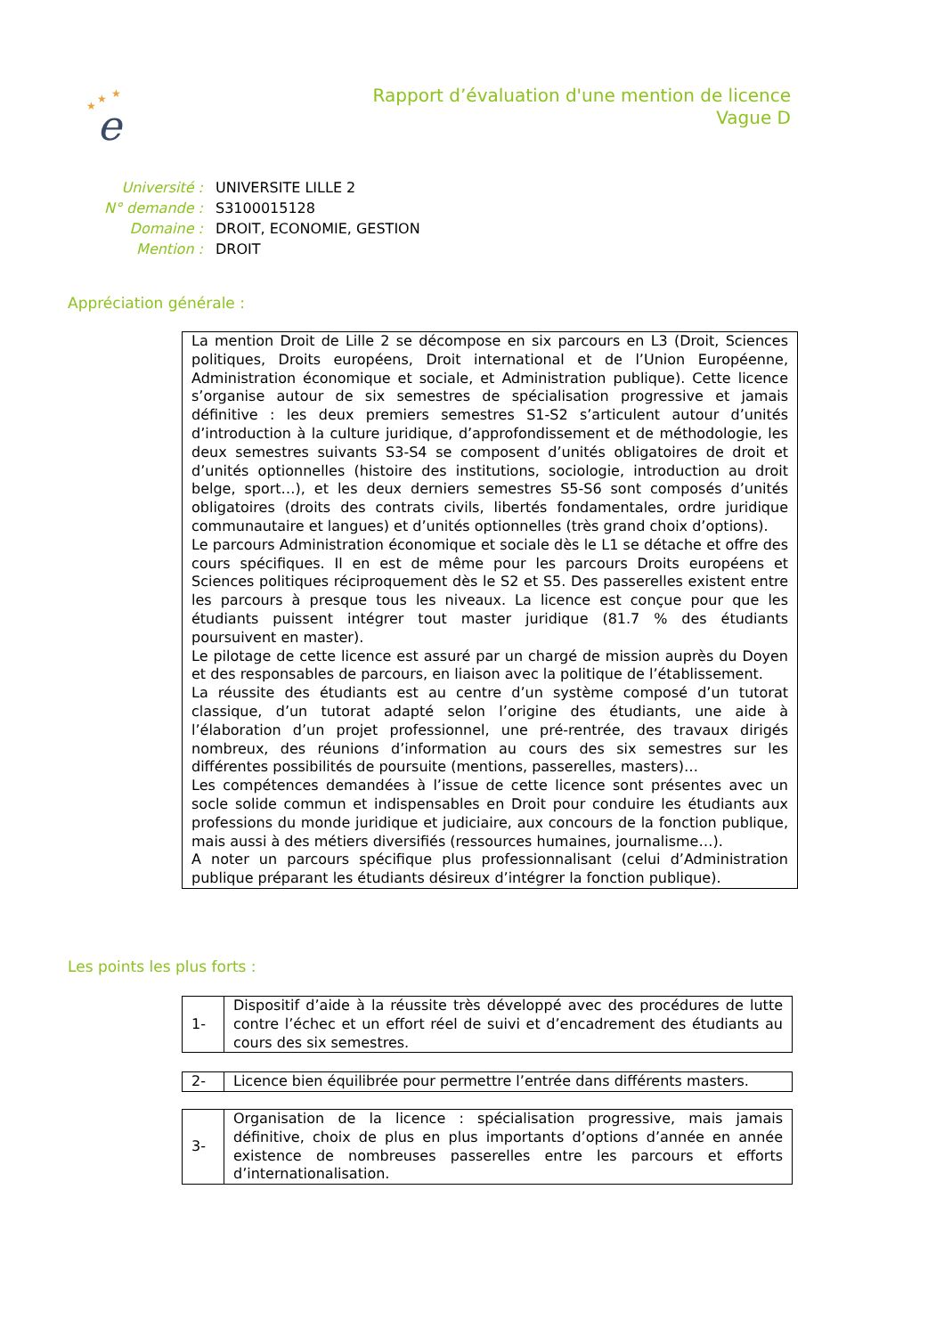★
★
★
e
Rapport d’évaluation d'une mention de licence
Vague D
| Université : | UNIVERSITE LILLE 2 |
| N° demande : | S3100015128 |
| Domaine : | DROIT, ECONOMIE, GESTION |
| Mention : | DROIT |
Appréciation générale :
La mention Droit de Lille 2 se décompose en six parcours en L3 (Droit, Sciences politiques, Droits européens, Droit international et de l’Union Européenne, Administration économique et sociale, et Administration publique). Cette licence s’organise autour de six semestres de spécialisation progressive et jamais définitive : les deux premiers semestres S1-S2 s’articulent autour d’unités d’introduction à la culture juridique, d’approfondissement et de méthodologie, les deux semestres suivants S3-S4 se composent d’unités obligatoires de droit et d’unités optionnelles (histoire des institutions, sociologie, introduction au droit belge, sport…), et les deux derniers semestres S5-S6 sont composés d’unités obligatoires (droits des contrats civils, libertés fondamentales, ordre juridique communautaire et langues) et d’unités optionnelles (très grand choix d’options).
Le parcours Administration économique et sociale dès le L1 se détache et offre des cours spécifiques. Il en est de même pour les parcours Droits européens et Sciences politiques réciproquement dès le S2 et S5. Des passerelles existent entre les parcours à presque tous les niveaux. La licence est conçue pour que les étudiants puissent intégrer tout master juridique (81.7 % des étudiants poursuivent en master).
Le pilotage de cette licence est assuré par un chargé de mission auprès du Doyen et des responsables de parcours, en liaison avec la politique de l’établissement.
La réussite des étudiants est au centre d’un système composé d’un tutorat classique, d’un tutorat adapté selon l’origine des étudiants, une aide à l’élaboration d’un projet professionnel, une pré-rentrée, des travaux dirigés nombreux, des réunions d’information au cours des six semestres sur les différentes possibilités de poursuite (mentions, passerelles, masters)…
Les compétences demandées à l’issue de cette licence sont présentes avec un socle solide commun et indispensables en Droit pour conduire les étudiants aux professions du monde juridique et judiciaire, aux concours de la fonction publique, mais aussi à des métiers diversifiés (ressources humaines, journalisme…).
A noter un parcours spécifique plus professionnalisant (celui d’Administration publique préparant les étudiants désireux d’intégrer la fonction publique).
Les points les plus forts :
| 1- | Dispositif d’aide à la réussite très développé avec des procédures de lutte contre l’échec et un effort réel de suivi et d’encadrement des étudiants au cours des six semestres. |
| 2- | Licence bien équilibrée pour permettre l’entrée dans différents masters. |
| 3- | Organisation de la licence : spécialisation progressive, mais jamais définitive, choix de plus en plus importants d’options d’année en année existence de nombreuses passerelles entre les parcours et efforts d’internationalisation. |